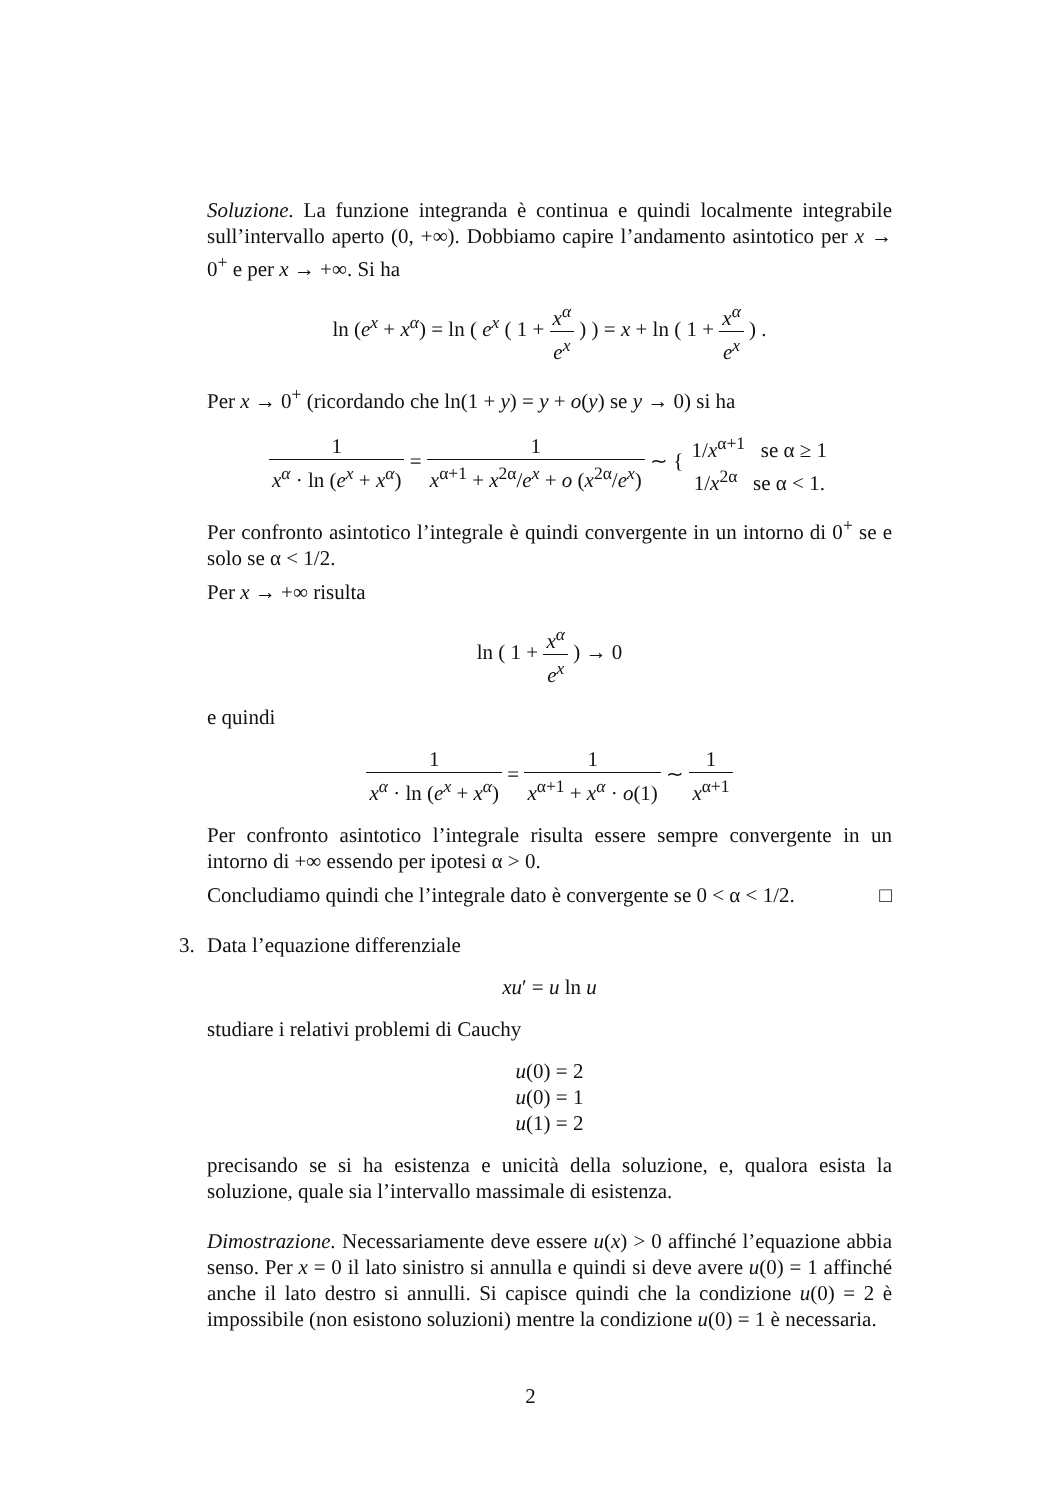Soluzione. La funzione integranda è continua e quindi localmente integrabile sull’intervallo aperto (0, +∞). Dobbiamo capire l’andamento asintotico per x → 0<sup>+</sup> e per x → +∞. Si ha
ln (e<sup>x</sup> + x<sup>α</sup>) = ln ( e<sup>x</sup> ( 1 + x<sup>α</sup> e<sup>x</sup> ) ) = x + ln ( 1 + x<sup>α</sup> e<sup>x</sup> ) .
Per x → 0<sup>+</sup> (ricordando che ln(1 + y) = y + o(y) se y → 0) si ha
1 x<sup>α</sup> · ln (e<sup>x</sup> + x<sup>α</sup>) = 1 x<sup>α+1</sup> + x<sup>2α</sup>/e<sup>x</sup> + o (x<sup>2α</sup>/e<sup>x</sup>) ∼ { 1/x<sup>α+1</sup> se α ≥ 1 1/x<sup>2α</sup> se α < 1.
Per confronto asintotico l’integrale è quindi convergente in un intorno di 0<sup>+</sup> se e solo se α < 1/2.
Per x → +∞ risulta
ln ( 1 + x<sup>α</sup> e<sup>x</sup> ) → 0
e quindi
1 x<sup>α</sup> · ln (e<sup>x</sup> + x<sup>α</sup>) = 1 x<sup>α+1</sup> + x<sup>α</sup> · o(1) ∼ 1 x<sup>α+1</sup>
Per confronto asintotico l’integrale risulta essere sempre convergente in un intorno di +∞ essendo per ipotesi α > 0.
Concludiamo quindi che l’integrale dato è convergente se 0 < α < 1/2. □
3.
Data l’equazione differenziale
xu′ = u ln u
studiare i relativi problemi di Cauchy
u(0) = 2
u(0) = 1
u(1) = 2
precisando se si ha esistenza e unicità della soluzione, e, qualora esista la soluzione, quale sia l’intervallo massimale di esistenza.
Dimostrazione. Necessariamente deve essere u(x) > 0 affinché l’equazione abbia senso. Per x = 0 il lato sinistro si annulla e quindi si deve avere u(0) = 1 affinché anche il lato destro si annulli. Si capisce quindi che la condizione u(0) = 2 è impossibile (non esistono soluzioni) mentre la condizione u(0) = 1 è necessaria.
2